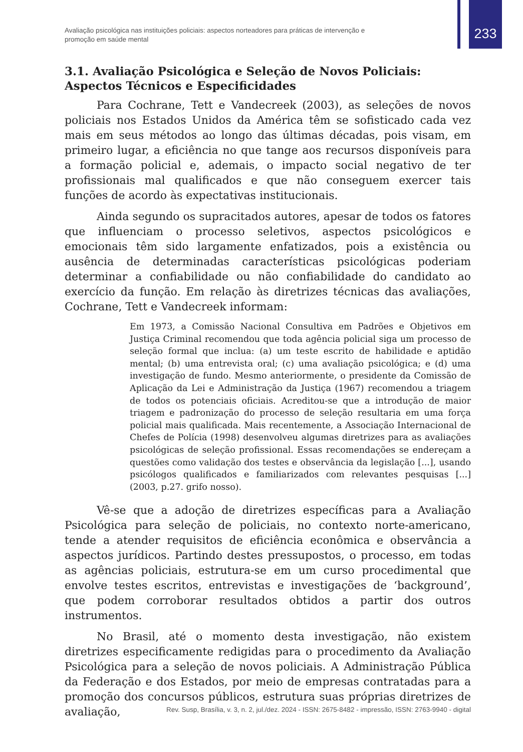Avaliação psicológica nas instituições policiais: aspectos norteadores para práticas de intervenção e promoção em saúde mental
233
3.1. Avaliação Psicológica e Seleção de Novos Policiais: Aspectos Técnicos e Especificidades
Para Cochrane, Tett e Vandecreek (2003), as seleções de novos policiais nos Estados Unidos da América têm se sofisticado cada vez mais em seus métodos ao longo das últimas décadas, pois visam, em primeiro lugar, a eficiência no que tange aos recursos disponíveis para a formação policial e, ademais, o impacto social negativo de ter profissionais mal qualificados e que não conseguem exercer tais funções de acordo às expectativas institucionais.
Ainda segundo os supracitados autores, apesar de todos os fatores que influenciam o processo seletivos, aspectos psicológicos e emocionais têm sido largamente enfatizados, pois a existência ou ausência de determinadas características psicológicas poderiam determinar a confiabilidade ou não confiabilidade do candidato ao exercício da função. Em relação às diretrizes técnicas das avaliações, Cochrane, Tett e Vandecreek informam:
Em 1973, a Comissão Nacional Consultiva em Padrões e Objetivos em Justiça Criminal recomendou que toda agência policial siga um processo de seleção formal que inclua: (a) um teste escrito de habilidade e aptidão mental; (b) uma entrevista oral; (c) uma avaliação psicológica; e (d) uma investigação de fundo. Mesmo anteriormente, o presidente da Comissão de Aplicação da Lei e Administração da Justiça (1967) recomendou a triagem de todos os potenciais oficiais. Acreditou-se que a introdução de maior triagem e padronização do processo de seleção resultaria em uma força policial mais qualificada. Mais recentemente, a Associação Internacional de Chefes de Polícia (1998) desenvolveu algumas diretrizes para as avaliações psicológicas de seleção profissional. Essas recomendações se endereçam a questões como validação dos testes e observância da legislação [...], usando psicólogos qualificados e familiarizados com relevantes pesquisas [...] (2003, p.27. grifo nosso).
Vê-se que a adoção de diretrizes específicas para a Avaliação Psicológica para seleção de policiais, no contexto norte-americano, tende a atender requisitos de eficiência econômica e observância a aspectos jurídicos. Partindo destes pressupostos, o processo, em todas as agências policiais, estrutura-se em um curso procedimental que envolve testes escritos, entrevistas e investigações de ‘background’, que podem corroborar resultados obtidos a partir dos outros instrumentos.
No Brasil, até o momento desta investigação, não existem diretrizes especificamente redigidas para o procedimento da Avaliação Psicológica para a seleção de novos policiais. A Administração Pública da Federação e dos Estados, por meio de empresas contratadas para a promoção dos concursos públicos, estrutura suas próprias diretrizes de avaliação,
Rev. Susp, Brasília, v. 3, n. 2, jul./dez. 2024 - ISSN: 2675-8482 - impressão, ISSN: 2763-9940 - digital